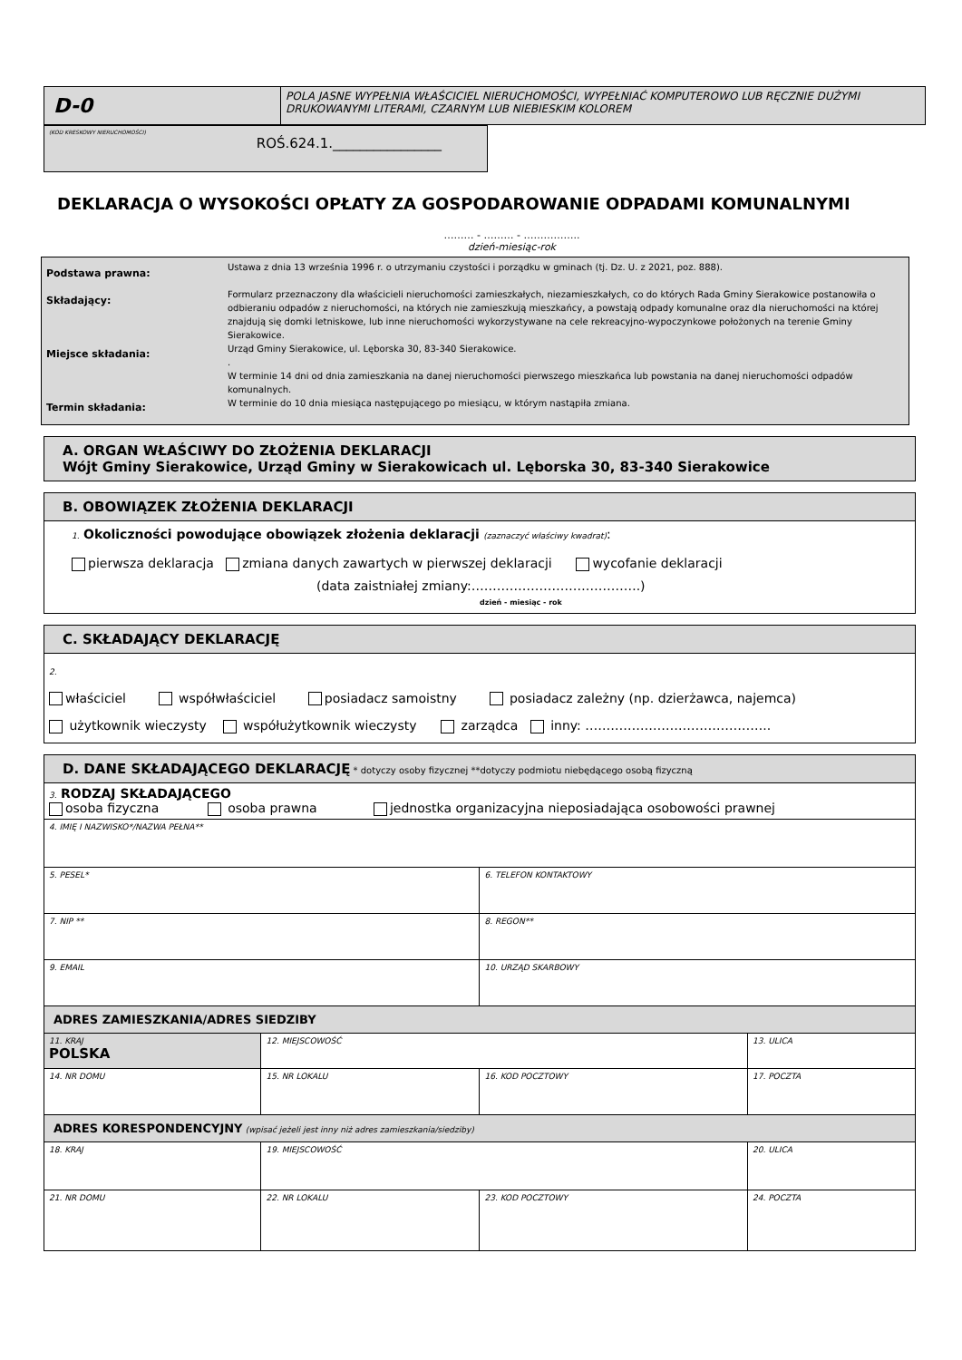| D-0 | POLA JASNE WYPEŁNIA WŁAŚCICIEL NIERUCHOMOŚCI, WYPEŁNIAĆ KOMPUTEROWO LUB RĘCZNIE DUŻYMI DRUKOWANYMI LITERAMI, CZARNYM LUB NIEBIESKIM KOLOREM |
| (KOD KRESKOWY NIERUCHOMOŚCI) ROŚ.624.1.________________ |
DEKLARACJA O WYSOKOŚCI OPŁATY ZA GOSPODAROWANIE ODPADAMI KOMUNALNYMI
……… - ……… - ……………..
dzień-miesiąc-rok
| Podstawa prawna: Składający: Miejsce składania: Termin składania: | Ustawa z dnia 13 września 1996 r. o utrzymaniu czystości i porządku w gminach (tj. Dz. U. z 2021, poz. 888). Formularz przeznaczony dla właścicieli nieruchomości zamieszkałych, niezamieszkałych, co do których Rada Gminy Sierakowice postanowiła o odbieraniu odpadów z nieruchomości, na których nie zamieszkują mieszkańcy, a powstają odpady komunalne oraz dla nieruchomości na której znajdują się domki letniskowe, lub inne nieruchomości wykorzystywane na cele rekreacyjno-wypoczynkowe położonych na terenie Gminy Sierakowice. Urząd Gminy Sierakowice, ul. Lęborska 30, 83-340 Sierakowice. . W terminie 14 dni od dnia zamieszkania na danej nieruchomości pierwszego mieszkańca lub powstania na danej nieruchomości odpadów komunalnych. W terminie do 10 dnia miesiąca następującego po miesiącu, w którym nastąpiła zmiana. |
| A. ORGAN WŁAŚCIWY DO ZŁOŻENIA DEKLARACJI Wójt Gminy Sierakowice, Urząd Gminy w Sierakowicach ul. Lęborska 30, 83-340 Sierakowice |
| B. OBOWIĄZEK ZŁOŻENIA DEKLARACJI |
| 1. Okoliczności powodujące obowiązek złożenia deklaracji (zaznaczyć właściwy kwadrat) : pierwsza deklaracja zmiana danych zawartych w pierwszej deklaracji wycofanie deklaracji (data zaistniałej zmiany:………………………………….) dzień - miesiąc - rok |
| C. SKŁADAJĄCY DEKLARACJĘ |
| 2. właściciel współwłaściciel posiadacz samoistny posiadacz zależny (np. dzierżawca, najemca) użytkownik wieczysty współużytkownik wieczysty zarządca inny: …………………………………….. |
| D. DANE SKŁADAJĄCEGO DEKLARACJĘ * dotyczy osoby fizycznej **dotyczy podmiotu niebędącego osobą fizyczną | | | |
| 3. RODZAJ SKŁADAJĄCEGO osoba fizyczna osoba prawna jednostka organizacyjna nieposiadająca osobowości prawnej | | | |
| 4. IMIĘ I NAZWISKO*/NAZWA PEŁNA** | | | |
| 5. PESEL* | | 6. TELEFON KONTAKTOWY | |
| 7. NIP ** | | 8. REGON** | |
| 9. EMAIL | | 10. URZĄD SKARBOWY | |
| ADRES ZAMIESZKANIA/ADRES SIEDZIBY | | | |
| 11. KRAJ POLSKA | 12. MIEJSCOWOŚĆ | | 13. ULICA |
| 14. NR DOMU | 15. NR LOKALU | 16. KOD POCZTOWY | 17. POCZTA |
| ADRES KORESPONDENCYJNY (wpisać jeżeli jest inny niż adres zamieszkania/siedziby) | | | |
| 18. KRAJ | 19. MIEJSCOWOŚĆ | | 20. ULICA |
| 21. NR DOMU | 22. NR LOKALU | 23. KOD POCZTOWY | 24. POCZTA |